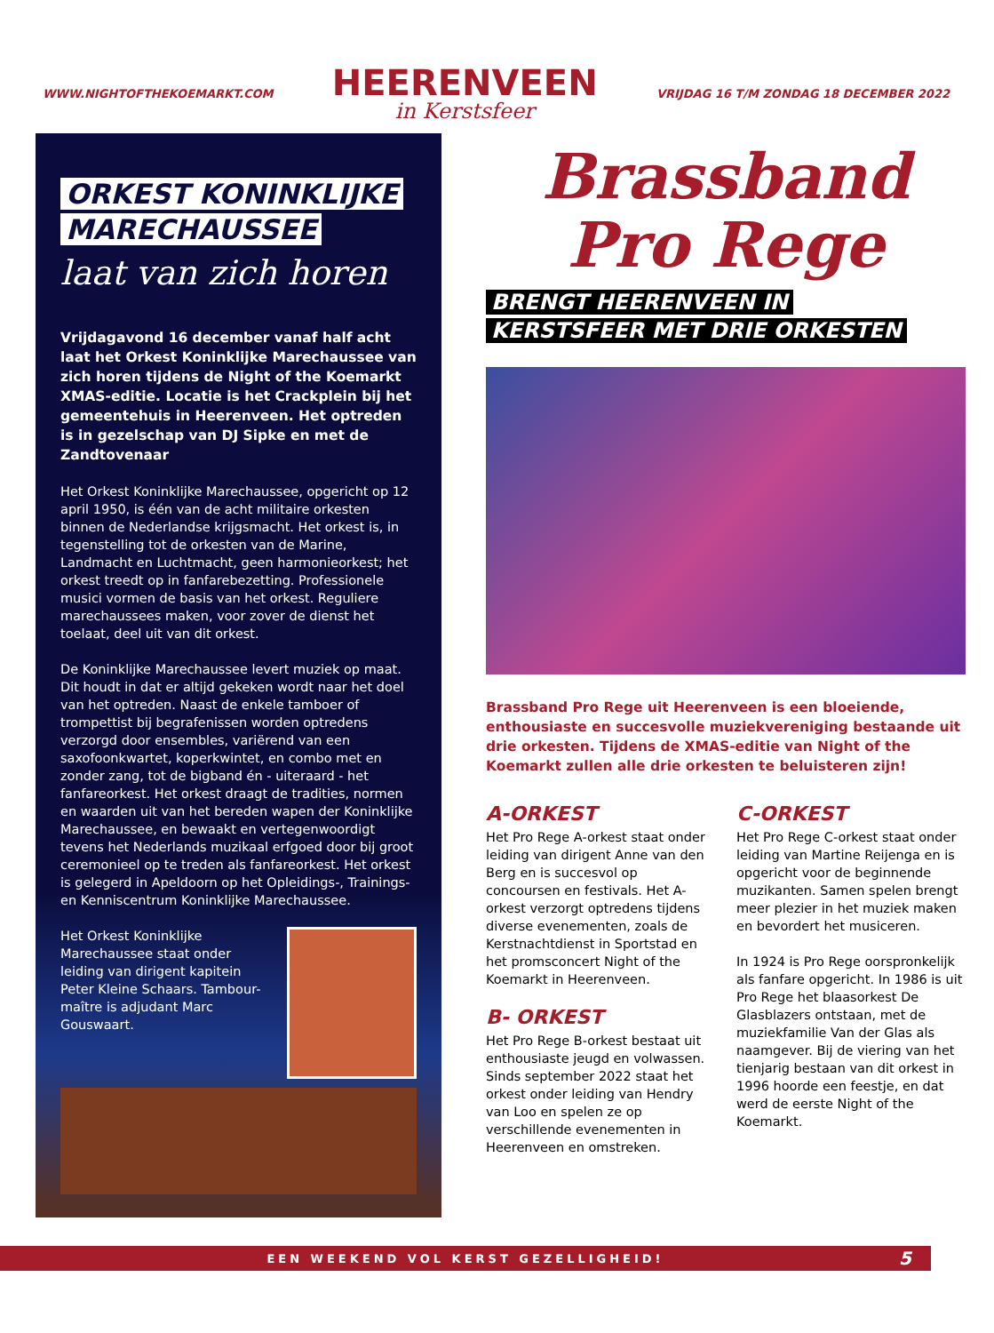WWW.NIGHTOFTHEKOEMARKT.COM
HEERENVEEN
in Kerstsfeer
VRIJDAG 16 T/M ZONDAG 18 DECEMBER 2022
ORKEST KONINKLIJKE
MARECHAUSSEE
laat van zich horen
Vrijdagavond 16 december vanaf half acht laat het Orkest Koninklijke Marechaussee van zich horen tijdens de Night of the Koemarkt XMAS-editie. Locatie is het Crackplein bij het gemeentehuis in Heerenveen. Het optreden is in gezelschap van DJ Sipke en met de Zandtovenaar
Het Orkest Koninklijke Marechaussee, opgericht op 12 april 1950, is één van de acht militaire orkesten binnen de Nederlandse krijgsmacht. Het orkest is, in tegenstelling tot de orkesten van de Marine, Landmacht en Luchtmacht, geen harmonieorkest; het orkest treedt op in fanfarebezetting. Professionele musici vormen de basis van het orkest. Reguliere marechaussees maken, voor zover de dienst het toelaat, deel uit van dit orkest.
De Koninklijke Marechaussee levert muziek op maat. Dit houdt in dat er altijd gekeken wordt naar het doel van het optreden. Naast de enkele tamboer of trompettist bij begrafenissen worden optredens verzorgd door ensembles, variërend van een saxofoonkwartet, koperkwintet, en combo met en zonder zang, tot de bigband én - uiteraard - het fanfareorkest. Het orkest draagt de tradities, normen en waarden uit van het bereden wapen der Koninklijke Marechaussee, en bewaakt en vertegenwoordigt tevens het Nederlands muzikaal erfgoed door bij groot ceremonieel op te treden als fanfareorkest. Het orkest is gelegerd in Apeldoorn op het Opleidings-, Trainings-en Kenniscentrum Koninklijke Marechaussee.
Het Orkest Koninklijke Marechaussee staat onder leiding van dirigent kapitein Peter Kleine Schaars. Tambour-maître is adjudant Marc Gouswaart.
Brassband
Pro Rege
BRENGT HEERENVEEN IN
KERSTSFEER MET DRIE ORKESTEN
Brassband Pro Rege uit Heerenveen is een bloeiende, enthousiaste en succesvolle muziekvereniging bestaande uit drie orkesten. Tijdens de XMAS-editie van Night of the Koemarkt zullen alle drie orkesten te beluisteren zijn!
A-ORKEST
Het Pro Rege A-orkest staat onder leiding van dirigent Anne van den Berg en is succesvol op concoursen en festivals. Het A-orkest verzorgt optredens tijdens diverse evenementen, zoals de Kerstnachtdienst in Sportstad en het promsconcert Night of the Koemarkt in Heerenveen.
B- ORKEST
Het Pro Rege B-orkest bestaat uit enthousiaste jeugd en volwassen. Sinds september 2022 staat het orkest onder leiding van Hendry van Loo en spelen ze op verschillende evenementen in Heerenveen en omstreken.
C-ORKEST
Het Pro Rege C-orkest staat onder leiding van Martine Reijenga en is opgericht voor de beginnende muzikanten. Samen spelen brengt meer plezier in het muziek maken en bevordert het musiceren.
In 1924 is Pro Rege oorspronkelijk als fanfare opgericht. In 1986 is uit Pro Rege het blaasorkest De Glasblazers ontstaan, met de muziekfamilie Van der Glas als naamgever. Bij de viering van het tienjarig bestaan van dit orkest in 1996 hoorde een feestje, en dat werd de eerste Night of the Koemarkt.
EEN WEEKEND VOL KERST GEZELLIGHEID! 5